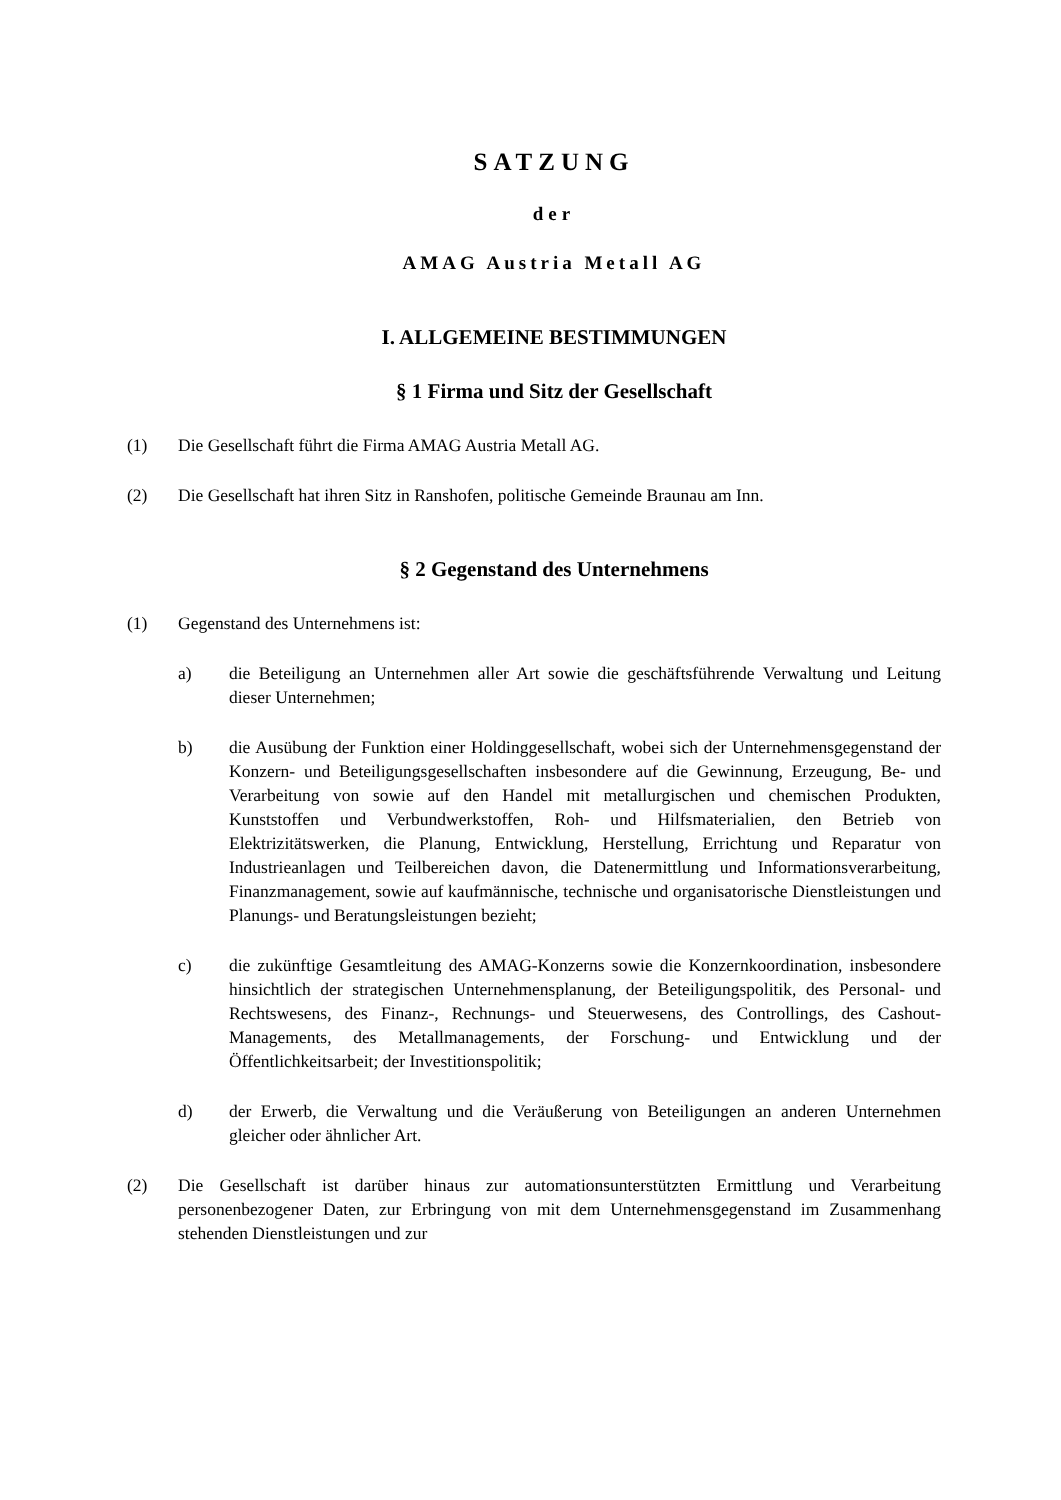SATZUNG
der
AMAG Austria Metall AG
I. ALLGEMEINE BESTIMMUNGEN
§ 1 Firma und Sitz der Gesellschaft
(1) Die Gesellschaft führt die Firma AMAG Austria Metall AG.
(2) Die Gesellschaft hat ihren Sitz in Ranshofen, politische Gemeinde Braunau am Inn.
§ 2 Gegenstand des Unternehmens
(1) Gegenstand des Unternehmens ist:
a) die Beteiligung an Unternehmen aller Art sowie die geschäftsführende Verwaltung und Leitung dieser Unternehmen;
b) die Ausübung der Funktion einer Holdinggesellschaft, wobei sich der Unternehmensgegenstand der Konzern- und Beteiligungsgesellschaften insbesondere auf die Gewinnung, Erzeugung, Be- und Verarbeitung von sowie auf den Handel mit metallurgischen und chemischen Produkten, Kunststoffen und Verbundwerkstoffen, Roh- und Hilfsmaterialien, den Betrieb von Elektrizitätswerken, die Planung, Entwicklung, Herstellung, Errichtung und Reparatur von Industrieanlagen und Teilbereichen davon, die Datenermittlung und Informationsverarbeitung, Finanzmanagement, sowie auf kaufmännische, technische und organisatorische Dienstleistungen und Planungs- und Beratungsleistungen bezieht;
c) die zukünftige Gesamtleitung des AMAG-Konzerns sowie die Konzernkoordination, insbesondere hinsichtlich der strategischen Unternehmensplanung, der Beteiligungspolitik, des Personal- und Rechtswesens, des Finanz-, Rechnungs- und Steuerwesens, des Controllings, des Cashout-Managements, des Metallmanagements, der Forschung- und Entwicklung und der Öffentlichkeitsarbeit; der Investitionspolitik;
d) der Erwerb, die Verwaltung und die Veräußerung von Beteiligungen an anderen Unternehmen gleicher oder ähnlicher Art.
(2) Die Gesellschaft ist darüber hinaus zur automationsunterstützten Ermittlung und Verarbeitung personenbezogener Daten, zur Erbringung von mit dem Unternehmensgegenstand im Zusammenhang stehenden Dienstleistungen und zur